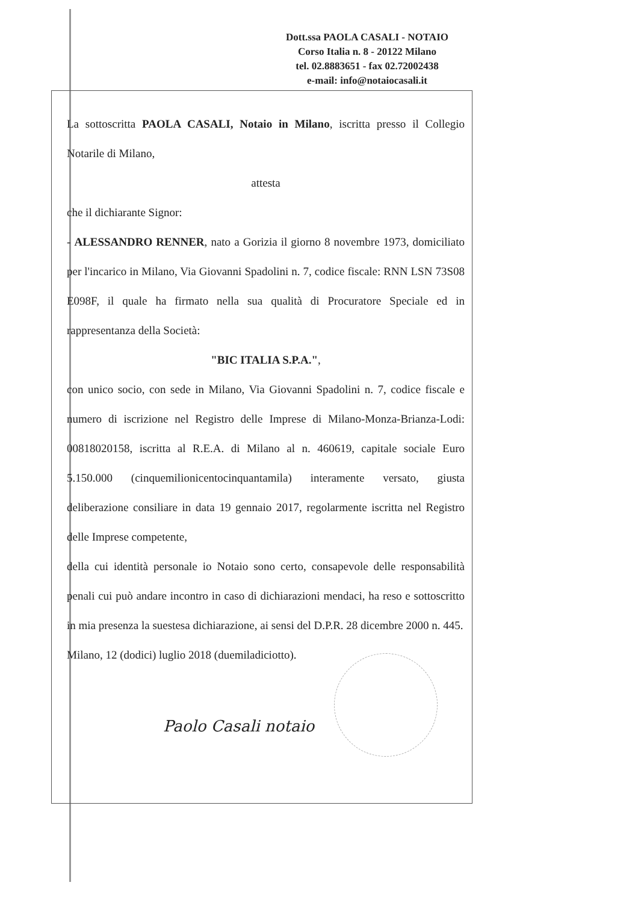Dott.ssa PAOLA CASALI - NOTAIO
Corso Italia n. 8 - 20122 Milano
tel. 02.8883651 - fax 02.72002438
e-mail: info@notaiocasali.it
La sottoscritta PAOLA CASALI, Notaio in Milano, iscritta presso il Collegio Notarile di Milano,
attesta
che il dichiarante Signor:
- ALESSANDRO RENNER, nato a Gorizia il giorno 8 novembre 1973, domiciliato per l'incarico in Milano, Via Giovanni Spadolini n. 7, codice fiscale: RNN LSN 73S08 E098F, il quale ha firmato nella sua qualità di Procuratore Speciale ed in rappresentanza della Società:
"BIC ITALIA S.P.A.",
con unico socio, con sede in Milano, Via Giovanni Spadolini n. 7, codice fiscale e numero di iscrizione nel Registro delle Imprese di Milano-Monza-Brianza-Lodi: 00818020158, iscritta al R.E.A. di Milano al n. 460619, capitale sociale Euro 5.150.000 (cinquemilionicentocinquantamila) interamente versato, giusta deliberazione consiliare in data 19 gennaio 2017, regolarmente iscritta nel Registro delle Imprese competente,
della cui identità personale io Notaio sono certo, consapevole delle responsabilità penali cui può andare incontro in caso di dichiarazioni mendaci, ha reso e sottoscritto in mia presenza la suestesa dichiarazione, ai sensi del D.P.R. 28 dicembre 2000 n. 445.
Milano, 12 (dodici) luglio 2018 (duemiladiciotto).
Paolo Casali notaio